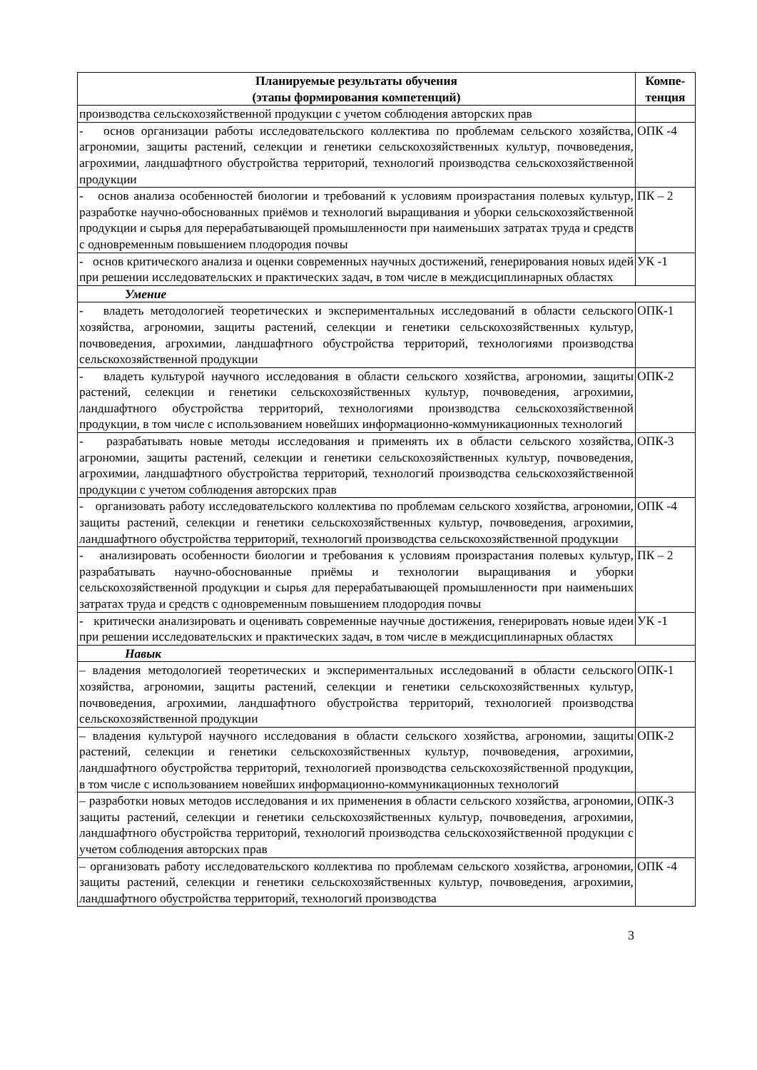| Планируемые результаты обучения (этапы формирования компетенций) | Компе- тенция |
| --- | --- |
| производства сельскохозяйственной продукции с учетом соблюдения авторских прав | |
| - основ организации работы исследовательского коллектива по проблемам сельского хозяйства, агрономии, защиты растений, селекции и генетики сельскохозяйственных культур, почвоведения, агрохимии, ландшафтного обустройства территорий, технологий производства сельскохозяйственной продукции | ОПК -4 |
| - основ анализа особенностей биологии и требований к условиям произрастания полевых культур, разработке научно-обоснованных приёмов и технологий выращивания и уборки сельскохозяйственной продукции и сырья для перерабатывающей промышленности при наименьших затратах труда и средств с одновременным повышением плодородия почвы | ПК – 2 |
| - основ критического анализа и оценки современных научных достижений, генерирования новых идей при решении исследовательских и практических задач, в том числе в междисциплинарных областях | УК -1 |
| Умение | |
| - владеть методологией теоретических и экспериментальных исследований в области сельского хозяйства, агрономии, защиты растений, селекции и генетики сельскохозяйственных культур, почвоведения, агрохимии, ландшафтного обустройства территорий, технологиями производства сельскохозяйственной продукции | ОПК-1 |
| - владеть культурой научного исследования в области сельского хозяйства, агрономии, защиты растений, селекции и генетики сельскохозяйственных культур, почвоведения, агрохимии, ландшафтного обустройства территорий, технологиями производства сельскохозяйственной продукции, в том числе с использованием новейших информационно-коммуникационных технологий | ОПК-2 |
| - разрабатывать новые методы исследования и применять их в области сельского хозяйства, агрономии, защиты растений, селекции и генетики сельскохозяйственных культур, почвоведения, агрохимии, ландшафтного обустройства территорий, технологий производства сельскохозяйственной продукции с учетом соблюдения авторских прав | ОПК-3 |
| - организовать работу исследовательского коллектива по проблемам сельского хозяйства, агрономии, защиты растений, селекции и генетики сельскохозяйственных культур, почвоведения, агрохимии, ландшафтного обустройства территорий, технологий производства сельскохозяйственной продукции | ОПК -4 |
| - анализировать особенности биологии и требования к условиям произрастания полевых культур, разрабатывать научно-обоснованные приёмы и технологии выращивания и уборки сельскохозяйственной продукции и сырья для перерабатывающей промышленности при наименьших затратах труда и средств с одновременным повышением плодородия почвы | ПК – 2 |
| - критически анализировать и оценивать современные научные достижения, генерировать новые идеи при решении исследовательских и практических задач, в том числе в междисциплинарных областях | УК -1 |
| Навык | |
| – владения методологией теоретических и экспериментальных исследований в области сельского хозяйства, агрономии, защиты растений, селекции и генетики сельскохозяйственных культур, почвоведения, агрохимии, ландшафтного обустройства территорий, технологией производства сельскохозяйственной продукции | ОПК-1 |
| – владения культурой научного исследования в области сельского хозяйства, агрономии, защиты растений, селекции и генетики сельскохозяйственных культур, почвоведения, агрохимии, ландшафтного обустройства территорий, технологией производства сельскохозяйственной продукции, в том числе с использованием новейших информационно-коммуникационных технологий | ОПК-2 |
| – разработки новых методов исследования и их применения в области сельского хозяйства, агрономии, защиты растений, селекции и генетики сельскохозяйственных культур, почвоведения, агрохимии, ландшафтного обустройства территорий, технологий производства сельскохозяйственной продукции с учетом соблюдения авторских прав | ОПК-3 |
| – организовать работу исследовательского коллектива по проблемам сельского хозяйства, агрономии, защиты растений, селекции и генетики сельскохозяйственных культур, почвоведения, агрохимии, ландшафтного обустройства территорий, технологий производства | ОПК -4 |
3